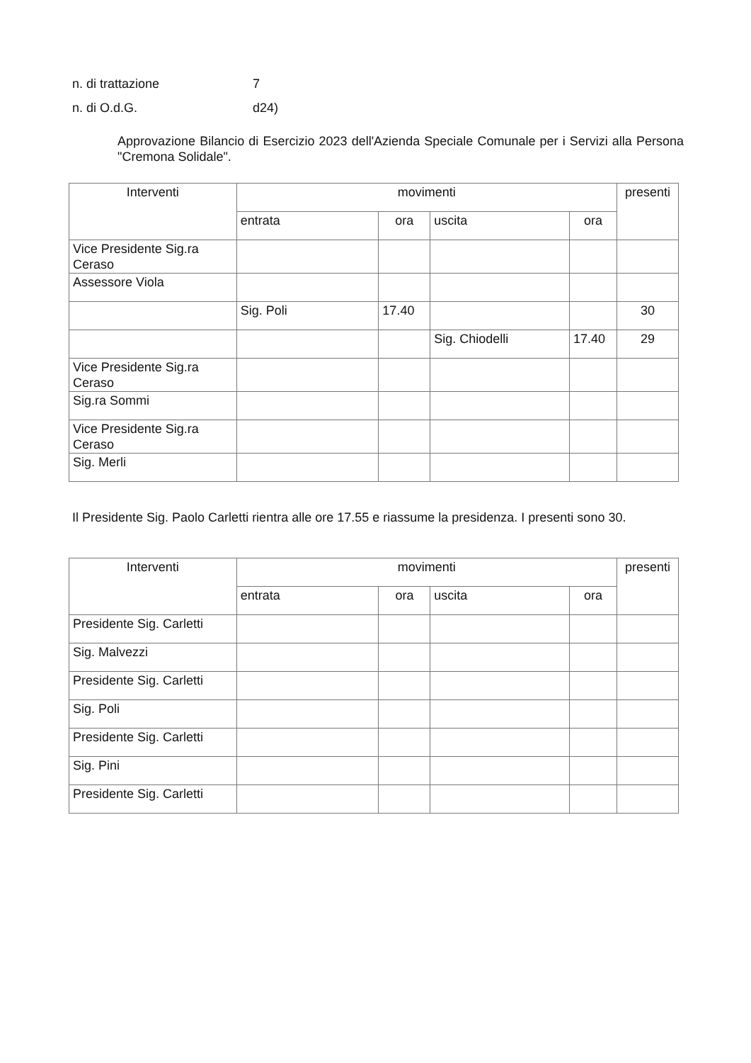n. di trattazione 7
n. di O.d.G. d24)
Approvazione Bilancio di Esercizio 2023 dell'Azienda Speciale Comunale per i Servizi alla Persona "Cremona Solidale".
| Interventi | movimenti | | | | presenti |
| | entrata | ora | uscita | ora | |
| Vice Presidente Sig.ra Ceraso | | | | | |
| Assessore Viola | | | | | |
| | Sig. Poli | 17.40 | | | 30 |
| | | | Sig. Chiodelli | 17.40 | 29 |
| Vice Presidente Sig.ra Ceraso | | | | | |
| Sig.ra Sommi | | | | | |
| Vice Presidente Sig.ra Ceraso | | | | | |
| Sig. Merli | | | | | |
Il Presidente Sig. Paolo Carletti rientra alle ore 17.55 e riassume la presidenza. I presenti sono 30.
| Interventi | movimenti | | | | presenti |
| | entrata | ora | uscita | ora | |
| Presidente Sig. Carletti | | | | | |
| Sig. Malvezzi | | | | | |
| Presidente Sig. Carletti | | | | | |
| Sig. Poli | | | | | |
| Presidente Sig. Carletti | | | | | |
| Sig. Pini | | | | | |
| Presidente Sig. Carletti | | | | | |